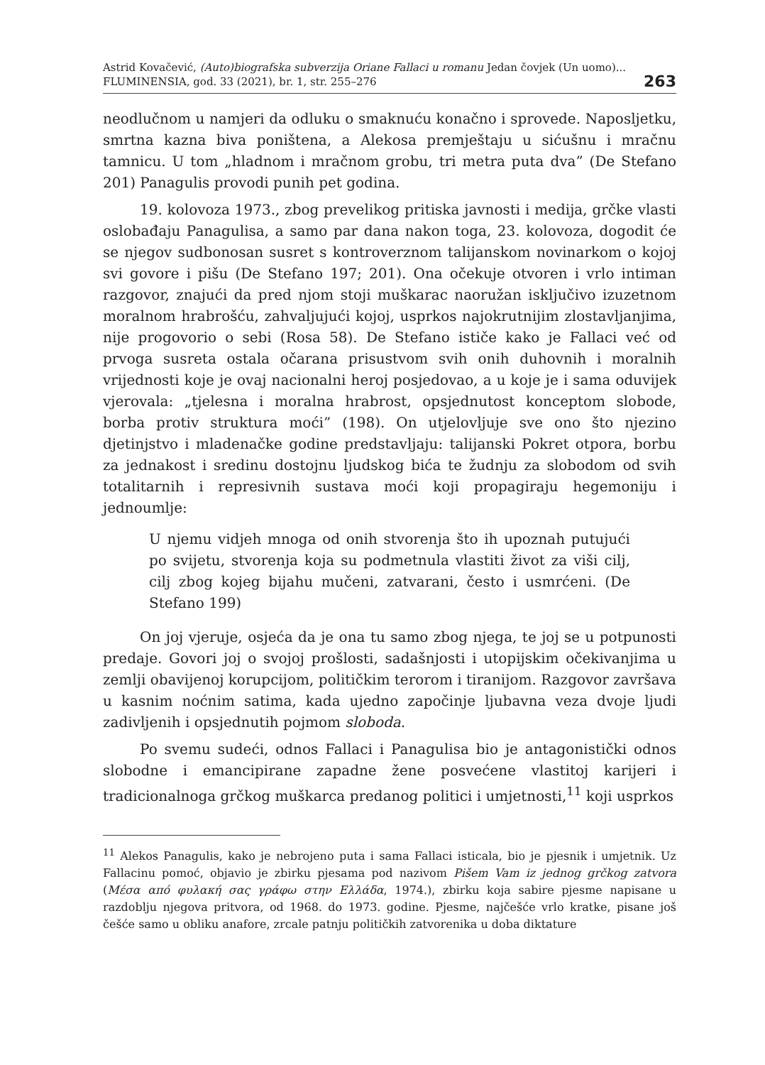Astrid Kovačević, (Auto)biografska subverzija Oriane Fallaci u romanu Jedan čovjek (Un uomo)...
FLUMINENSIA, god. 33 (2021), br. 1, str. 255–276
263
neodlučnom u namjeri da odluku o smaknuću konačno i sprovede. Naposljetku, smrtna kazna biva poništena, a Alekosa premještaju u sićušnu i mračnu tamnicu. U tom „hladnom i mračnom grobu, tri metra puta dva” (De Stefano 201) Panagulis provodi punih pet godina.
19. kolovoza 1973., zbog prevelikog pritiska javnosti i medija, grčke vlasti oslobađaju Panagulisa, a samo par dana nakon toga, 23. kolovoza, dogodit će se njegov sudbonosan susret s kontroverznom talijanskom novinarkom o kojoj svi govore i pišu (De Stefano 197; 201). Ona očekuje otvoren i vrlo intiman razgovor, znajući da pred njom stoji muškarac naoružan isključivo izuzetnom moralnom hrabrošću, zahvaljujući kojoj, usprkos najokrutnijim zlostavljanjima, nije progovorio o sebi (Rosa 58). De Stefano ističe kako je Fallaci već od prvoga susreta ostala očarana prisustvom svih onih duhovnih i moralnih vrijednosti koje je ovaj nacionalni heroj posjedovao, a u koje je i sama oduvijek vjerovala: „tjelesna i moralna hrabrost, opsjednutost konceptom slobode, borba protiv struktura moći” (198). On utjelovljuje sve ono što njezino djetinjstvo i mladenačke godine predstavljaju: talijanski Pokret otpora, borbu za jednakost i sredinu dostojnu ljudskog bića te žudnju za slobodom od svih totalitarnih i represivnih sustava moći koji propagiraju hegemoniju i jednoumlje:
U njemu vidjeh mnoga od onih stvorenja što ih upoznah putujući po svijetu, stvorenja koja su podmetnula vlastiti život za viši cilj, cilj zbog kojeg bijahu mučeni, zatvarani, često i usmrćeni. (De Stefano 199)
On joj vjeruje, osjeća da je ona tu samo zbog njega, te joj se u potpunosti predaje. Govori joj o svojoj prošlosti, sadašnjosti i utopijskim očekivanjima u zemlji obavijenoj korupcijom, političkim terorom i tiranijom. Razgovor završava u kasnim noćnim satima, kada ujedno započinje ljubavna veza dvoje ljudi zadivljenih i opsjednutih pojmom sloboda.
Po svemu sudeći, odnos Fallaci i Panagulisa bio je antagonistički odnos slobodne i emancipirane zapadne žene posvećene vlastitoj karijeri i tradicionalnoga grčkog muškarca predanog politici i umjetnosti,<sup>11</sup> koji usprkos
<sup>11</sup> Alekos Panagulis, kako je nebrojeno puta i sama Fallaci isticala, bio je pjesnik i umjetnik. Uz Fallacinu pomoć, objavio je zbirku pjesama pod nazivom Pišem Vam iz jednog grčkog zatvora (Μέσα από φυλακή σας γράφω στην Ελλάδα, 1974.), zbirku koja sabire pjesme napisane u razdoblju njegova pritvora, od 1968. do 1973. godine. Pjesme, najčešće vrlo kratke, pisane još češće samo u obliku anafore, zrcale patnju političkih zatvorenika u doba diktature